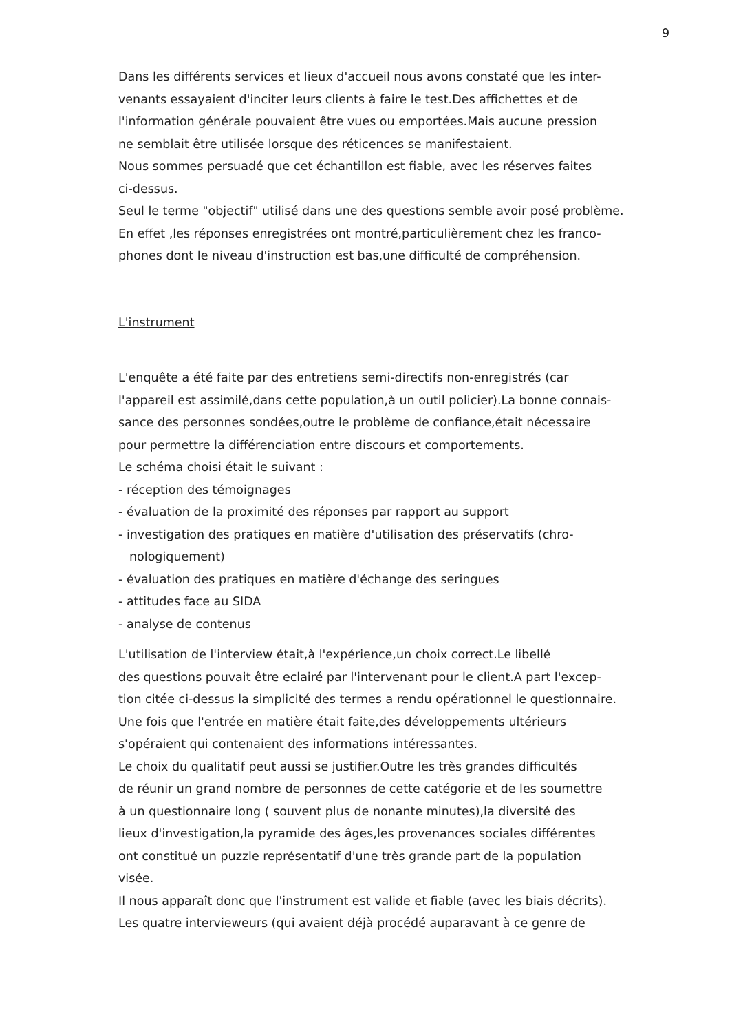9
Dans les différents services et lieux d'accueil nous avons constaté que les inter-
venants essayaient d'inciter leurs clients à faire le test.Des affichettes et de
l'information générale pouvaient être vues ou emportées.Mais aucune pression
ne semblait être utilisée lorsque des réticences se manifestaient.
Nous sommes persuadé que cet échantillon est fiable, avec les réserves faites
ci-dessus.
Seul le terme "objectif" utilisé dans une des questions semble avoir posé problème.
En effet ,les réponses enregistrées ont montré,particulièrement chez les franco-
phones dont le niveau d'instruction est bas,une difficulté de compréhension.
L'instrument
L'enquête a été faite par des entretiens semi-directifs non-enregistrés (car
l'appareil est assimilé,dans cette population,à un outil policier).La bonne connais-
sance des personnes sondées,outre le problème de confiance,était nécessaire
pour permettre la différenciation entre discours et comportements.
Le schéma choisi était le suivant :
- réception des témoignages
- évaluation de la proximité des réponses par rapport au support
- investigation des pratiques en matière d'utilisation des préservatifs (chro-
nologiquement)
- évaluation des pratiques en matière d'échange des seringues
- attitudes face au SIDA
- analyse de contenus
L'utilisation de l'interview était,à l'expérience,un choix correct.Le libellé
des questions pouvait être eclairé par l'intervenant pour le client.A part l'excep-
tion citée ci-dessus la simplicité des termes a rendu opérationnel le questionnaire.
Une fois que l'entrée en matière était faite,des développements ultérieurs
s'opéraient qui contenaient des informations intéressantes.
Le choix du qualitatif peut aussi se justifier.Outre les très grandes difficultés
de réunir un grand nombre de personnes de cette catégorie et de les soumettre
à un questionnaire long ( souvent plus de nonante minutes),la diversité des
lieux d'investigation,la pyramide des âges,les provenances sociales différentes
ont constitué un puzzle représentatif d'une très grande part de la population
visée.
Il nous apparaît donc que l'instrument est valide et fiable (avec les biais décrits).
Les quatre intervieweurs (qui avaient déjà procédé auparavant à ce genre de